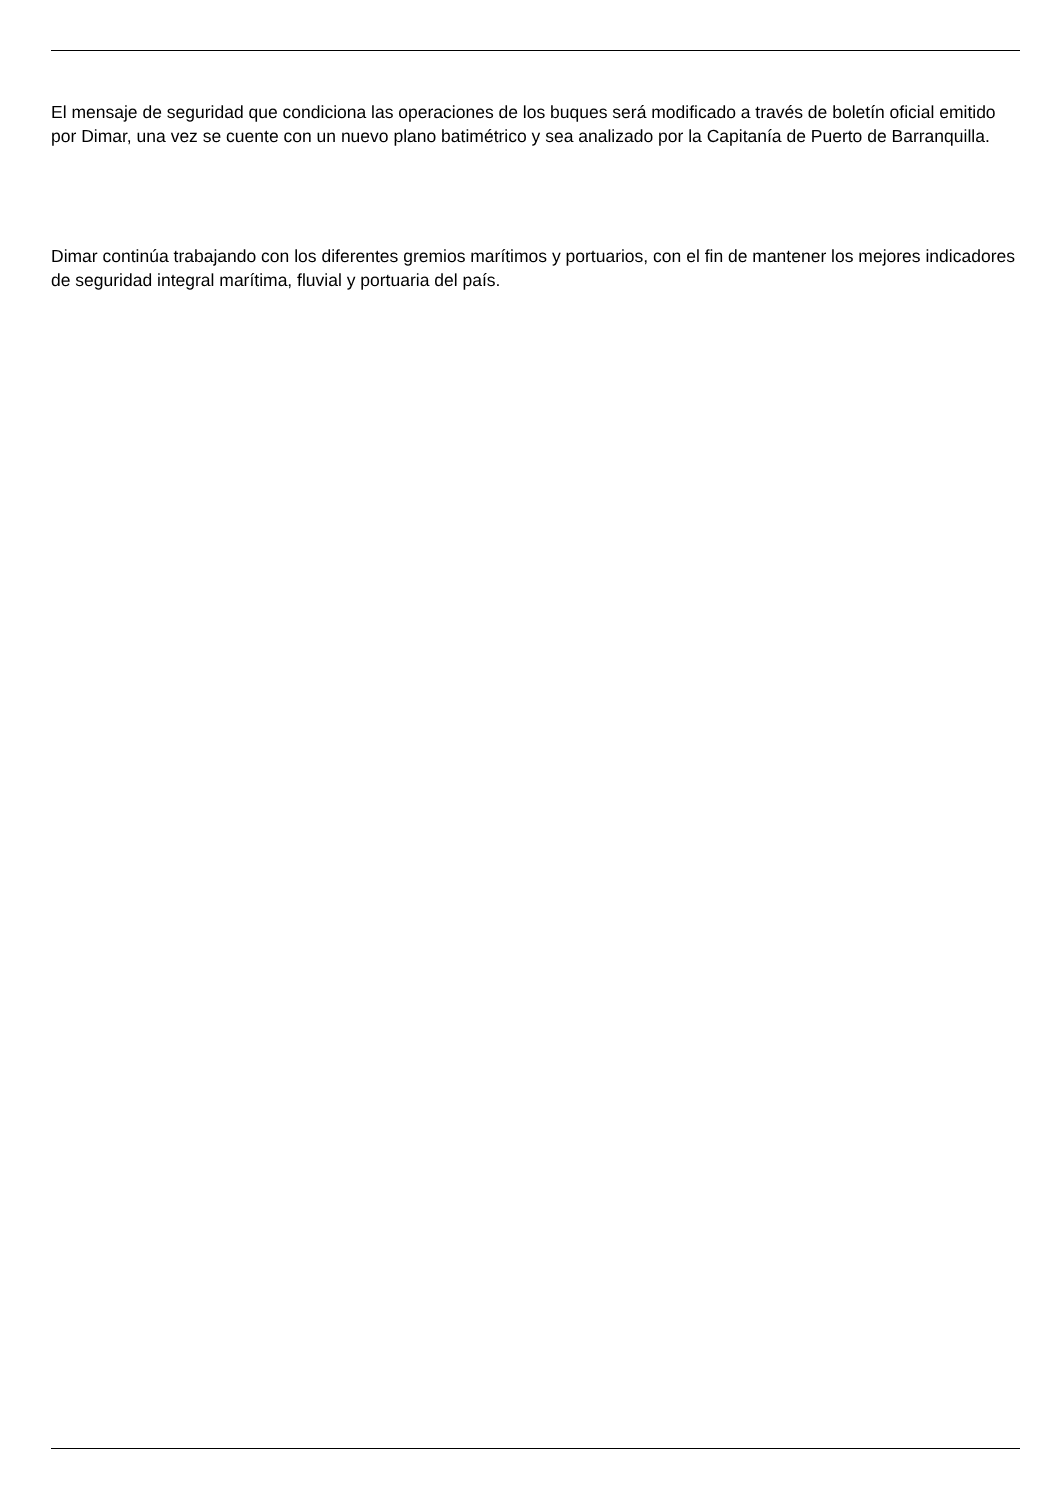El mensaje de seguridad que condiciona las operaciones de los buques será modificado a través de boletín oficial emitido por Dimar, una vez se cuente con un nuevo plano batimétrico y sea analizado por la Capitanía de Puerto de Barranquilla.
Dimar continúa trabajando con los diferentes gremios marítimos y portuarios, con el fin de mantener los mejores indicadores de seguridad integral marítima, fluvial y portuaria del país.